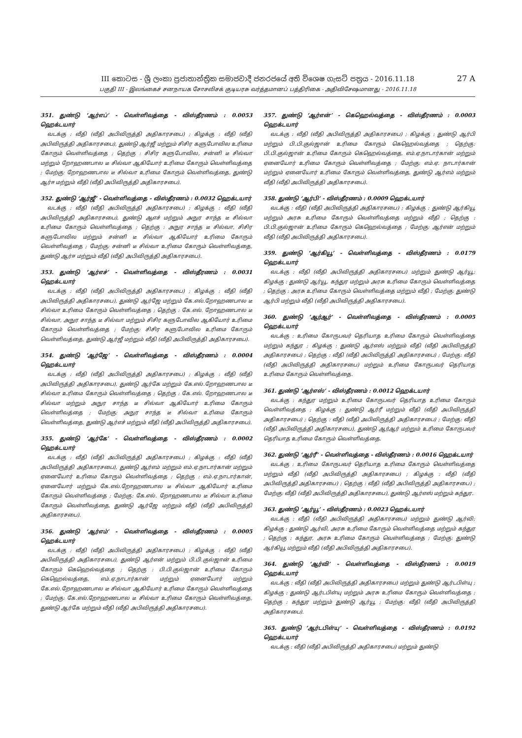27 A III කොටස - ශ්‍රී ලංකා ප්‍රජාතාන්ත්‍රික සමාජවාදී ජනරජයේ අති විශෙෂ ගැසට් පත්‍රය - 2016.11.18
பகுதி III - இலங்கைச் சனநாயக சோசலிசக் குடியரசு வர்த்தமானப் பத்திரிகை - அதிவிசேஷமானது - 2016.11.18
351. துண்டு ‘ஆர்எப்’ - வெள்ளிவத்தை - விஸ்தீரணம் : 0.0053 ஹெக்டயார்
வடக்கு : வீதி (வீதி அபிவிருத்தி அதிகாரசபை) ; கிழக்கு : வீதி (வீதி அபிவிருத்தி அதிகாரசபை), துண்டு ஆர்ஜீ மற்றும் சிசிர களுபோவில உரிமை கோரும் வெள்ளிவத்தை ; தெற்கு : சிசிர களுபோவில, சன்னி டீ சில்வா மற்றும் றோஹணபால டீ சில்வா ஆகியோர் உரிமை கோரும் வெள்ளிவத்தை ; மேற்கு: றோஹணபால டீ சில்வா உரிமை கோரும் வெள்ளிவத்தை, துண்டு ஆர்ஈ மற்றும் வீதி (வீதி அபிவிருத்தி அதிகாரசபை).
352. துண்டு ‘ஆர்ஜீ’ - வெள்ளிவத்தை - விஸ்தீரணம் : 0.0032 ஹெக்டயார்
வடக்கு : வீதி (வீதி அபிவிருத்தி அதிகாரசபை) ; கிழக்கு : வீதி (வீதி அபிவிருத்தி அதிகாரசபை), துண்டு ஆஎச் மற்றும் அநுர சாந்த டீ சில்வா உரிமை கோரும் வெள்ளிவத்தை ; தெற்கு : அநுர சாந்த டீ சில்வா, சிசிர களுபோவில மற்றும் சன்னி டீ சில்வா ஆகியோர் உரிமை கோரும் வெள்ளிவத்தை ; மேற்கு: சன்னி டீ சில்வா உரிமை கோரும் வெள்ளிவத்தை, துண்டு ஆர்ஈ மற்றும் வீதி (வீதி அபிவிருத்தி அதிகாரசபை).
353. துண்டு ‘ஆர்எச்’ - வெள்ளிவத்தை - விஸ்தீரணம் : 0.0031 ஹெக்டயார்
வடக்கு : வீதி (வீதி அபிவிருத்தி அதிகாரசபை) ; கிழக்கு : வீதி (வீதி அபிவிருத்தி அதிகாரசபை), துண்டு ஆர்ஜே மற்றும் கே.எல்.றோஹணபால டீ சில்வா உரிமை கோரும் வெள்ளிவத்தை ; தெற்கு : கே.எல். றோஹணபால டீ சில்வா, அநுர சாந்த டீ சில்வா மற்றும் சிசிர களுபோவில ஆகியோர் உரிமை கோரும் வெள்ளிவத்தை ; மேற்கு: சிசிர களுபோவில உரிமை கோரும் வெள்ளிவத்தை, துண்டு ஆர்ஜீ மற்றும் வீதி (வீதி அபிவிருத்தி அதிகாரசபை).
354. துண்டு ‘ஆர்ஜே’ - வெள்ளிவத்தை - விஸ்தீரணம் : 0.0004 ஹெக்டயார்
வடக்கு : வீதி (வீதி அபிவிருத்தி அதிகாரசபை) ; கிழக்கு : வீதி (வீதி அபிவிருத்தி அதிகாரசபை), துண்டு ஆர்கே மற்றும் கே.எல்.றோஹணபால டீ சில்வா உரிமை கோரும் வெள்ளிவத்தை ; தெற்கு : கே.எல். றோஹணபால டீ சில்வா மற்றும் அநுர சாந்த டீ சில்வா ஆகியோர் உரிமை கோரும் வெள்ளிவத்தை ; மேற்கு: அநுர சாந்த டீ சில்வா உரிமை கோரும் வெள்ளிவத்தை, துண்டு ஆர்எச் மற்றும் வீதி (வீதி அபிவிருத்தி அதிகாரசபை).
355. துண்டு ‘ஆர்கே’ - வெள்ளிவத்தை - விஸ்தீரணம் : 0.0002 ஹெக்டயார்
வடக்கு : வீதி (வீதி அபிவிருத்தி அதிகாரசபை) ; கிழக்கு : வீதி (வீதி அபிவிருத்தி அதிகாரசபை), துண்டு ஆர்எம் மற்றும் எம்.ஏ.நாடார்கான் மற்றும் ஏனையோர் உரிமை கோரும் வெள்ளிவத்தை ; தெற்கு : எம்.ஏ.நாடார்கான், ஏனையோர் மற்றும் கே.எல்.றோஹணபால டீ சில்வா ஆகியோர் உரிமை கோரும் வெள்ளிவத்தை ; மேற்கு: கே.எல். றோஹணபால டீ சில்வா உரிமை கோரும் வெள்ளிவத்தை, துண்டு ஆர்ஜே மற்றும் வீதி (வீதி அபிவிருத்தி அதிகாரசபை).
356. துண்டு ‘ஆர்எம்’ - வெள்ளிவத்தை - விஸ்தீரணம் : 0.0005 ஹெக்டயார்
வடக்கு : வீதி (வீதி அபிவிருத்தி அதிகாரசபை) ; கிழக்கு : வீதி (வீதி அபிவிருத்தி அதிகாரசபை), துண்டு ஆர்என் மற்றும் பி.பி.குல்ஜான் உரிமை கோரும் கெஹெல்வத்தை ; தெற்கு : பி.பி.குல்ஜான் உரிமை கோரும் கெஹெல்வத்தை, எம்.ஏ.நாடார்கான் மற்றும் ஏனையோர் மற்றும் கே.எல்.றோஹணபால டீ சில்வா ஆகியோர் உரிமை கோரும் வெள்ளிவத்தை ; மேற்கு: கே.எல்.றோஹணபால டீ சில்வா உரிமை கோரும் வெள்ளிவத்தை, துண்டு ஆர்கே மற்றும் வீதி (வீதி அபிவிருத்தி அதிகாரசபை).
357. துண்டு ‘ஆர்என்’ - கெஹெல்வத்தை - விஸ்தீரணம் : 0.0003 ஹெக்டயார்
வடக்கு : வீதி (வீதி அபிவிருத்தி அதிகாரசபை) ; கிழக்கு : துண்டு ஆர்பி மற்றும் பி.பி.குல்ஜான் உரிமை கோரும் கெஹெல்வத்தை ; தெற்கு: பி.பி.குல்ஜான் உரிமை கோரும் கெஹெல்வத்தை, எம்.ஏ.நாடார்கான் மற்றும் ஏனையோர் உரிமை கோரும் வெள்ளிவத்தை ; மேற்கு: எம்.ஏ. நாடார்கான் மற்றும் ஏனையோர் உரிமை கோரும் வெள்ளிவத்தை, துண்டு ஆர்எம் மற்றும் வீதி (வீதி அபிவிருத்தி அதிகாரசபை).
358. துண்டு ‘ஆர்பி’ - விஸ்தீரணம் : 0.0009 ஹெக்டயார்
வடக்கு : வீதி (வீதி அபிவிருத்தி அதிகாரசபை) ; கிழக்கு : துண்டு ஆர்கியூ மற்றும் அரசு உரிமை கோரும் வெள்ளிவத்தை மற்றும் வீதி ; தெற்கு : பி.பி.குல்ஜான் உரிமை கோரும் கெஹெல்வத்தை ; மேற்கு: ஆர்என் மற்றும் வீதி (வீதி அபிவிருத்தி அதிகாரசபை).
359. துண்டு ‘ஆர்கியூ’ - வெள்ளிவத்தை - விஸ்தீரணம் : 0.0179 ஹெக்டயார்
வடக்கு : வீதி (வீதி அபிவிருத்தி அதிகாரசபை) மற்றும் துண்டு ஆர்யூ; கிழக்கு : துண்டு ஆர்யூ, கந்துர மற்றும் அரசு உரிமை கோரும் வெள்ளிவத்தை ; தெற்கு : அரசு உரிமை கோரும் வெள்ளிவத்தை மற்றும் வீதி ; மேற்கு: துண்டு ஆர்பி மற்றும் வீதி (வீதி அபிவிருத்தி அதிகாரசபை).
360. துண்டு ‘ஆர்ஆர்’ - வெள்ளிவத்தை - விஸ்தீரணம் : 0.0005 ஹெக்டயார்
வடக்கு : உரிமை கோருபவர் தெரியாத உரிமை கோரும் வெள்ளிவத்தை மற்றும் கந்துர ; கிழக்கு : துண்டு ஆர்எஸ் மற்றும் வீதி (வீதி அபிவிருத்தி அதிகாரசபை) ; தெற்கு : வீதி (வீதி அபிவிருத்தி அதிகாரசபை) ; மேற்கு: வீதி (வீதி அபிவிருத்தி அதிகாரசபை) மற்றும் உரிமை கோருபவர் தெரியாத உரிமை கோரும் வெள்ளிவத்தை.
361. துண்டு ‘ஆர்எஸ்’ - விஸ்தீரணம் : 0.0012 ஹெக்டயார்
வடக்கு : கந்துர மற்றும் உரிமை கோருபவர் தெரியாத உரிமை கோரும் வெள்ளிவத்தை ; கிழக்கு : துண்டு ஆர்ரீ மற்றும் வீதி (வீதி அபிவிருத்தி அதிகாரசபை) ; தெற்கு : வீதி (வீதி அபிவிருத்தி அதிகாரசபை) ; மேற்கு: வீதி (வீதி அபிவிருத்தி அதிகாரசபை), துண்டு ஆர்ஆர் மற்றும் உரிமை கோருபவர் தெரியாத உரிமை கோரும் வெள்ளிவத்தை.
362. துண்டு ‘ஆர்ரீ’ - வெள்ளிவத்தை - விஸ்தீரணம் : 0.0016 ஹெக்டயார்
வடக்கு : உரிமை கோருபவர் தெரியாத உரிமை கோரும் வெள்ளிவத்தை மற்றும் வீதி (வீதி அபிவிருத்தி அதிகாரசபை) ; கிழக்கு : வீதி (வீதி அபிவிருத்தி அதிகாரசபை) ; தெற்கு : வீதி (வீதி அபிவிருத்தி அதிகாரசபை) ; மேற்கு: வீதி (வீதி அபிவிருத்தி அதிகாரசபை), துண்டு ஆர்எஸ் மற்றும் கந்துர.
363. துண்டு ‘ஆர்யூ’ - விஸ்தீரணம் : 0.0023 ஹெக்டயார்
வடக்கு : வீதி (வீதி அபிவிருத்தி அதிகாரசபை) மற்றும் துண்டு ஆர்வி; கிழக்கு : துண்டு ஆர்வி, அரசு உரிமை கோரும் வெள்ளிவத்தை மற்றும் கந்துர ; தெற்கு : கந்துர, அரசு உரிமை கோரும் வெள்ளிவத்தை ; மேற்கு: துண்டு ஆர்கியூ மற்றும் வீதி (வீதி அபிவிருத்தி அதிகாரசபை).
364. துண்டு ‘ஆர்வி’ - வெள்ளிவத்தை - விஸ்தீரணம் : 0.0019 ஹெக்டயார்
வடக்கு : வீதி (வீதி அபிவிருத்தி அதிகாரசபை) மற்றும் துண்டு ஆர்டபிள்யு ; கிழக்கு : துண்டு ஆர்டபிள்யு மற்றும் அரசு உரிமை கோரும் வெள்ளிவத்தை ; தெற்கு : கந்துர மற்றும் துண்டு ஆர்யூ ; மேற்கு: வீதி (வீதி அபிவிருத்தி அதிகாரசபை).
365. துண்டு ‘ஆர்டபிள்யு’ - வெள்ளிவத்தை - விஸ்தீரணம் : 0.0192 ஹெக்டயார்
வடக்கு : வீதி (வீதி அபிவிருத்தி அதிகாரசபை) மற்றும் துண்டு